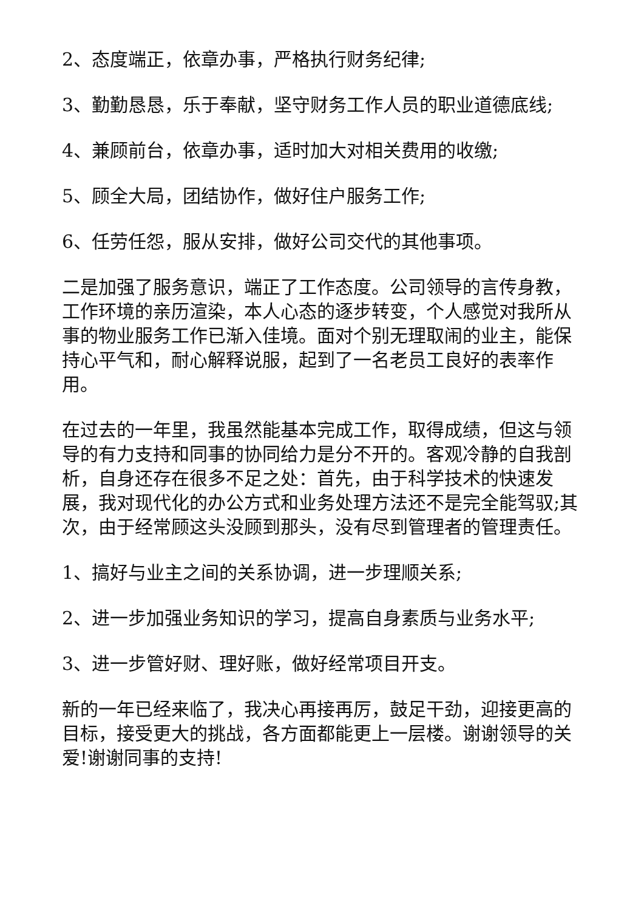2、态度端正，依章办事，严格执行财务纪律;
3、勤勤恳恳，乐于奉献，坚守财务工作人员的职业道德底线;
4、兼顾前台，依章办事，适时加大对相关费用的收缴;
5、顾全大局，团结协作，做好住户服务工作;
6、任劳任怨，服从安排，做好公司交代的其他事项。
二是加强了服务意识，端正了工作态度。公司领导的言传身教，工作环境的亲历渲染，本人心态的逐步转变，个人感觉对我所从事的物业服务工作已渐入佳境。面对个别无理取闹的业主，能保持心平气和，耐心解释说服，起到了一名老员工良好的表率作用。
在过去的一年里，我虽然能基本完成工作，取得成绩，但这与领导的有力支持和同事的协同给力是分不开的。客观冷静的自我剖析，自身还存在很多不足之处：首先，由于科学技术的快速发展，我对现代化的办公方式和业务处理方法还不是完全能驾驭;其次，由于经常顾这头没顾到那头，没有尽到管理者的管理责任。
1、搞好与业主之间的关系协调，进一步理顺关系;
2、进一步加强业务知识的学习，提高自身素质与业务水平;
3、进一步管好财、理好账，做好经常项目开支。
新的一年已经来临了，我决心再接再厉，鼓足干劲，迎接更高的目标，接受更大的挑战，各方面都能更上一层楼。谢谢领导的关爱!谢谢同事的支持!